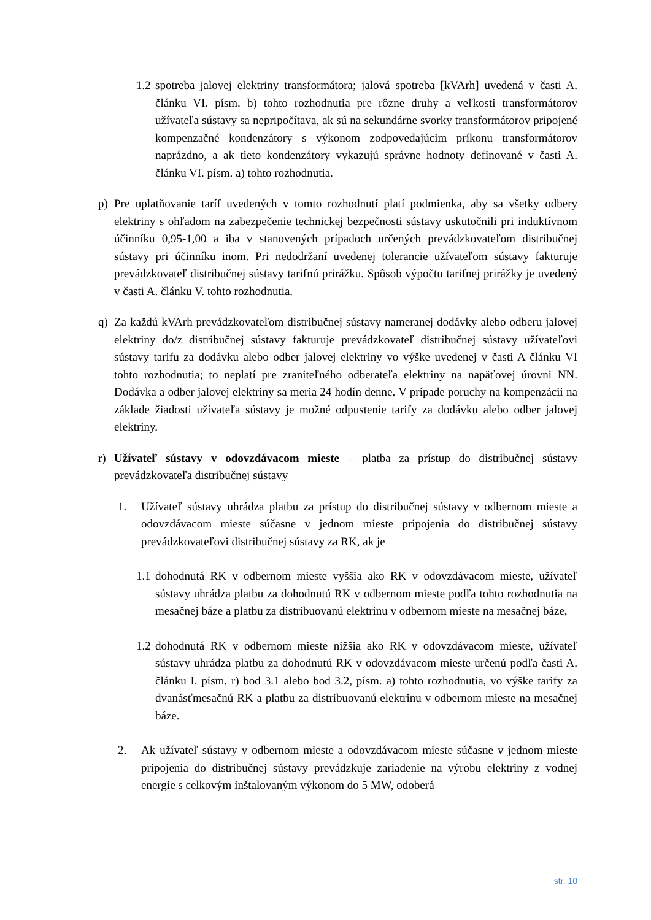1.2 spotreba jalovej elektriny transformátora; jalová spotreba [kVArh] uvedená v časti A. článku VI. písm. b) tohto rozhodnutia pre rôzne druhy a veľkosti transformátorov užívateľa sústavy sa nepripočítava, ak sú na sekundárne svorky transformátorov pripojené kompenzačné kondenzátory s výkonom zodpovedajúcim príkonu transformátorov naprázdno, a ak tieto kondenzátory vykazujú správne hodnoty definované v časti A. článku VI. písm. a) tohto rozhodnutia.
p) Pre uplatňovanie taríf uvedených v tomto rozhodnutí platí podmienka, aby sa všetky odbery elektriny s ohľadom na zabezpečenie technickej bezpečnosti sústavy uskutočnili pri induktívnom účinníku 0,95-1,00 a iba v stanovených prípadoch určených prevádzkovateľom distribučnej sústavy pri účinníku inom. Pri nedodržaní uvedenej tolerancie užívateľom sústavy fakturuje prevádzkovateľ distribučnej sústavy tarifnú prirážku. Spôsob výpočtu tarifnej prirážky je uvedený v časti A. článku V. tohto rozhodnutia.
q) Za každú kVArh prevádzkovateľom distribučnej sústavy nameranej dodávky alebo odberu jalovej elektriny do/z distribučnej sústavy fakturuje prevádzkovateľ distribučnej sústavy užívateľovi sústavy tarifu za dodávku alebo odber jalovej elektriny vo výške uvedenej v časti A článku VI tohto rozhodnutia; to neplatí pre zraniteľného odberateľa elektriny na napäťovej úrovni NN. Dodávka a odber jalovej elektriny sa meria 24 hodín denne. V prípade poruchy na kompenzácii na základe žiadosti užívateľa sústavy je možné odpustenie tarify za dodávku alebo odber jalovej elektriny.
r) Užívateľ sústavy v odovzdávacom mieste – platba za prístup do distribučnej sústavy prevádzkovateľa distribučnej sústavy
1. Užívateľ sústavy uhrádza platbu za prístup do distribučnej sústavy v odbernom mieste a odovzdávacom mieste súčasne v jednom mieste pripojenia do distribučnej sústavy prevádzkovateľovi distribučnej sústavy za RK, ak je
1.1 dohodnutá RK v odbernom mieste vyššia ako RK v odovzdávacom mieste, užívateľ sústavy uhrádza platbu za dohodnutú RK v odbernom mieste podľa tohto rozhodnutia na mesačnej báze a platbu za distribuovanú elektrinu v odbernom mieste na mesačnej báze,
1.2 dohodnutá RK v odbernom mieste nižšia ako RK v odovzdávacom mieste, užívateľ sústavy uhrádza platbu za dohodnutú RK v odovzdávacom mieste určenú podľa časti A. článku I. písm. r) bod 3.1 alebo bod 3.2, písm. a) tohto rozhodnutia, vo výške tarify za dvanásťmesačnú RK a platbu za distribuovanú elektrinu v odbernom mieste na mesačnej báze.
2. Ak užívateľ sústavy v odbernom mieste a odovzdávacom mieste súčasne v jednom mieste pripojenia do distribučnej sústavy prevádzkuje zariadenie na výrobu elektriny z vodnej energie s celkovým inštalovaným výkonom do 5 MW, odoberá
str. 10